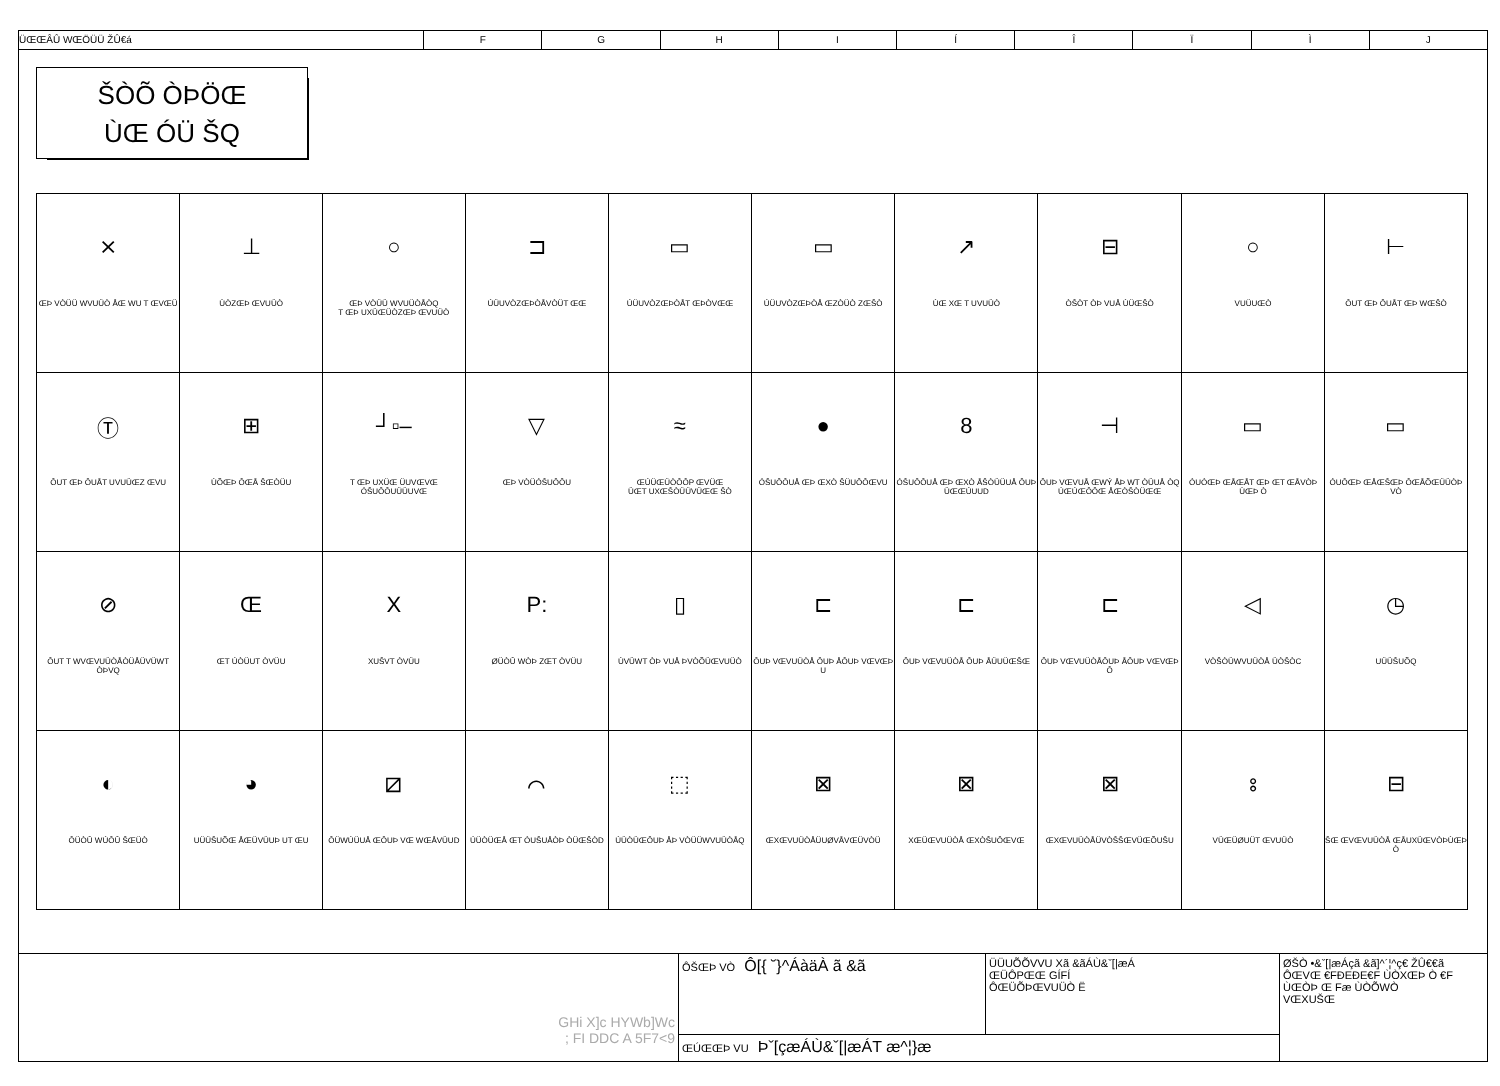ÜŒŒÂÛ WŒÖÜÜ ŽÛ€á F G H I Í Î Ï Ì J
ŠÒÕ ÒÞÖŒ
ÙŒ ÓÜ ŠQ
| ⨯ ŒÞ VÒÜÜ WVUÜÒ ÅŒ WU T ŒVŒÜ | ⊥ ÙÒZŒÞ ŒVUÜÒ | ○ ŒÞ VÒÜÜ WVUÜÒÅÒQ T ŒÞ UXÜŒÜÒZŒÞ ŒVUÜÒ | ⊐ ÚÜUVÒZŒÞÒÅVÒÜT ŒŒ | ▭ ÚÜUVÒZŒÞÒÅT ŒÞÒVŒŒ | ▭ ÚÜUVÒZŒÞÒÅ ŒZÒÜÒ ZŒŠÒ | ↗ ÙŒ XŒ T UVUÜÒ | ⊟ ÒŠÒT ÒÞ VUÅ ÙÜŒŠÒ | ○ VUÜUŒÒ | ⊢ ÔUT ŒÞ ÔUÅT ŒÞ WŒŠÒ |
| Ⓣ ÔUT ŒÞ ÔUÅT UVUÜŒZ ŒVU | ⊞ ÙÕŒÞ ÔŒÅ ŠŒÒÜU | ┘▫– T ŒÞ UXÜŒ ÜUVŒVŒ ÓŠUÔÔUÜÜUVŒ | ▽ ŒÞ VÒÜÓŠUÔÔU | ≈ ŒÚÜŒÜÒÔÔP ŒVÜŒ ÜŒT UXŒŠÒÜÜVÜŒŒ ŠÒ | ● ÓŠUÔÔUÅ ŒÞ ŒXÒ ŠÜUÔÔŒVU | 8 ÓŠUÔÔUÅ ŒÞ ŒXÒ ÅŠÒÜÜUÅ ÔUÞ ÜŒŒÚUUD | ⊣ ÔUÞ VŒVUÅ ŒWÝ ÅÞ WT ÒÜUÅ ÒQ ÚŒÚŒÔÔŒ ÅŒÒŠÒÜŒŒ | ▭ ÓUÓŒÞ ŒÅŒÅT ŒÞ ŒT ŒÅVÒÞ ÙŒÞ Ò | ▭ ÓUÔŒÞ ŒÅŒŠŒÞ ÔŒÅÕŒÜÜÒÞ VÒ |
| ⊘ ÔUT T WVŒVUÜÒÅÒÜÅÜVÜWT ÒÞVQ | Œ ŒT ÚÒÜUT ÒVÜU | X XUŠVT ÒVÜU | P: ØÜÒÛ WÒÞ ZŒT ÒVÜU | ▯ ÙVÜWT ÒÞ VUÅ ÞVÒÕÜŒVUÜÒ | ⊏ ÔUÞ VŒVUÜÒÅ ÔUÞ ÅÔUÞ VŒVŒÞ U | ⊏ ÔUÞ VŒVUÜÒÅ ÔUÞ ÅÜUÜŒŠŒ | ⊏ ÔUÞ VŒVUÜÒÅÔUÞ ÅÔUÞ VŒVŒÞ Ô | ◁ VÒŠÒÜWVUÜÒÅ ÜÒŠÒC | ◷ UÜÜŠUÕQ |
| ◐ ÔÜÒÛ WÚÔÛ ŠŒÜÒ | ◕ UÜÜŠUÕŒ ÅŒÜVÜUÞ UT ŒU | ⧄ ÔÜWÚÜUÅ ŒÔUÞ VŒ WŒÅVÜUD | ⌒ ÚÜÒÜŒÅ ŒT ÓUŠUÅÒÞ ÒÜŒŠÒD | ⬚ ÚÜÒÜŒÔUÞ ÅÞ VÒÜÜWVUÜÒÅQ | ⊠ ŒXŒVUÜÒÅÜUØVÅVŒÜVÒÜ | ⊠ XŒÜŒVUÜÒÅ ŒXÒŠUÔŒVŒ | ⊠ ŒXŒVUÜÒÅÜVÒŠŠŒVÜŒÕUŠU | ⦂ VÜŒÜØUÜT ŒVUÜÒ | ⊟ ŠŒ ŒVŒVUÜÒÅ ŒÅUXÜŒVÒÞÙŒÞ Ò |
GHi X]c HYWb]Wc
; FI DDC A 5F7<9
ÔŠŒÞ VÒ Ô[{ ˘}^ÁàäÀ ã &ã
ÜÜUÕÕVVU Xã &ãÁÙ&ˇ[|æÁ
ŒÜÔPŒŒ GÍFÍ
ÔŒÜÕÞŒVUÜÒ Ë
ŒÚŒŒÞ VU Þˇ[çæÁÙ&ˇ[|æÁT æ^¦}æ
ØŠÒ •&ˇ[|æÁçã &ã]^´¦^ç€ ŽÛ€€ã
ÔŒVŒ €FÐEÐE€F ÙÒXŒÞ Ò €F
ÙŒÒÞ Œ Fæ ÙÒÕWÒ
VŒXUŠŒ